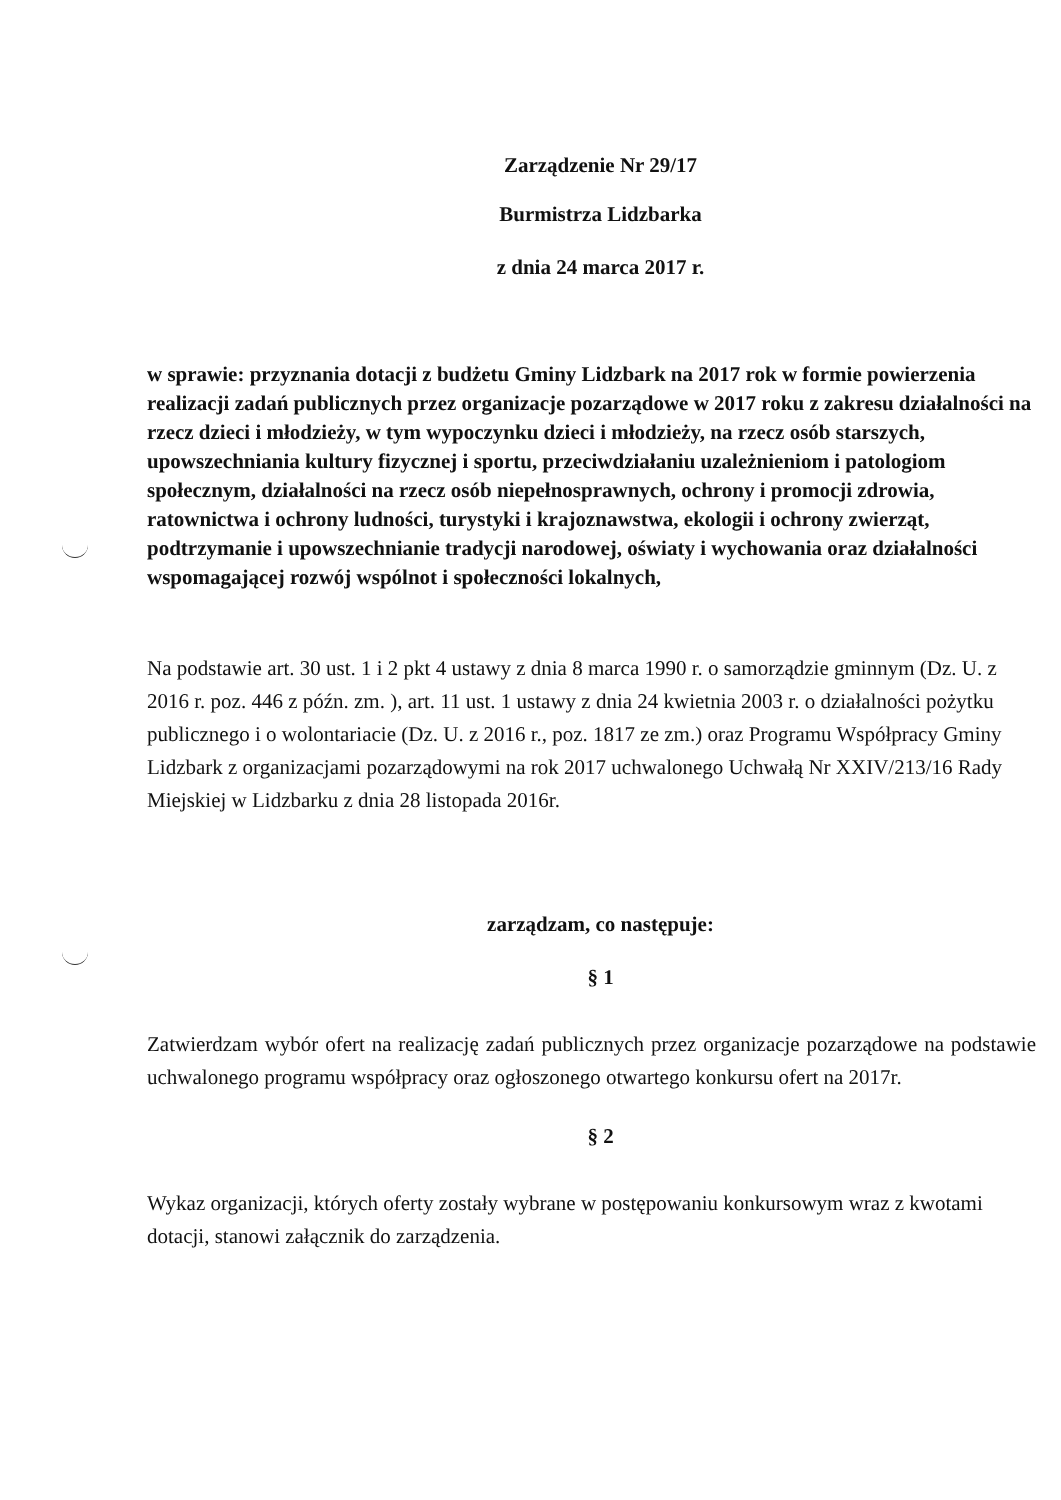Zarządzenie Nr 29/17
Burmistrza Lidzbarka
z dnia 24 marca 2017 r.
w sprawie: przyznania dotacji z budżetu Gminy Lidzbark na 2017 rok w formie powierzenia realizacji zadań publicznych przez organizacje pozarządowe w 2017 roku z zakresu działalności na rzecz dzieci i młodzieży, w tym wypoczynku dzieci i młodzieży, na rzecz osób starszych, upowszechniania kultury fizycznej i sportu, przeciwdziałaniu uzależnieniom i patologiom społecznym, działalności na rzecz osób niepełnosprawnych, ochrony i promocji zdrowia, ratownictwa i ochrony ludności, turystyki i krajoznawstwa, ekologii i ochrony zwierząt, podtrzymanie i upowszechnianie tradycji narodowej, oświaty i wychowania oraz działalności wspomagającej rozwój wspólnot i społeczności lokalnych,
Na podstawie art. 30 ust. 1 i 2 pkt 4 ustawy z dnia 8 marca 1990 r. o samorządzie gminnym (Dz. U. z 2016 r. poz. 446 z późn. zm. ), art. 11 ust. 1 ustawy z dnia 24 kwietnia 2003 r. o działalności pożytku publicznego i o wolontariacie (Dz. U. z 2016 r., poz. 1817 ze zm.) oraz Programu Współpracy Gminy Lidzbark z organizacjami pozarządowymi na rok 2017 uchwalonego Uchwałą Nr XXIV/213/16 Rady Miejskiej w Lidzbarku z dnia 28 listopada 2016r.
zarządzam, co następuje:
§ 1
Zatwierdzam wybór ofert na realizację zadań publicznych przez organizacje pozarządowe na podstawie uchwalonego programu współpracy oraz ogłoszonego otwartego konkursu ofert na 2017r.
§ 2
Wykaz organizacji, których oferty zostały wybrane w postępowaniu konkursowym wraz z kwotami dotacji, stanowi załącznik do zarządzenia.